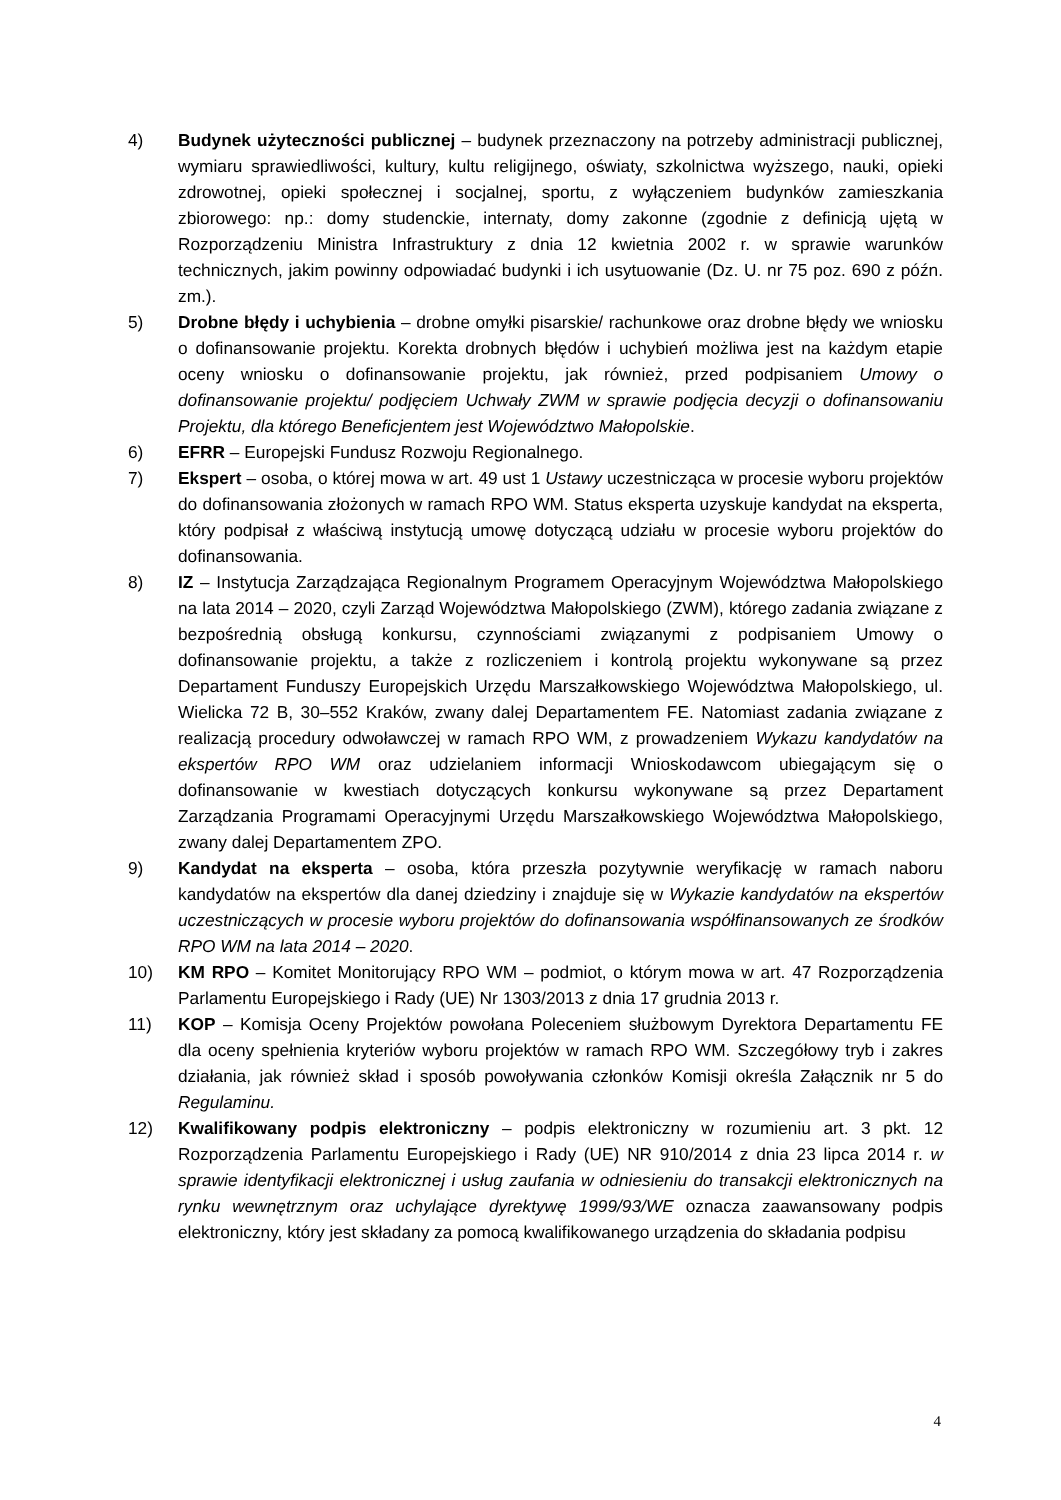4) Budynek użyteczności publicznej – budynek przeznaczony na potrzeby administracji publicznej, wymiaru sprawiedliwości, kultury, kultu religijnego, oświaty, szkolnictwa wyższego, nauki, opieki zdrowotnej, opieki społecznej i socjalnej, sportu, z wyłączeniem budynków zamieszkania zbiorowego: np.: domy studenckie, internaty, domy zakonne (zgodnie z definicją ujętą w Rozporządzeniu Ministra Infrastruktury z dnia 12 kwietnia 2002 r. w sprawie warunków technicznych, jakim powinny odpowiadać budynki i ich usytuowanie (Dz. U. nr 75 poz. 690 z późn. zm.).
5) Drobne błędy i uchybienia – drobne omyłki pisarskie/ rachunkowe oraz drobne błędy we wniosku o dofinansowanie projektu. Korekta drobnych błędów i uchybień możliwa jest na każdym etapie oceny wniosku o dofinansowanie projektu, jak również, przed podpisaniem Umowy o dofinansowanie projektu/ podjęciem Uchwały ZWM w sprawie podjęcia decyzji o dofinansowaniu Projektu, dla którego Beneficjentem jest Województwo Małopolskie.
6) EFRR – Europejski Fundusz Rozwoju Regionalnego.
7) Ekspert – osoba, o której mowa w art. 49 ust 1 Ustawy uczestnicząca w procesie wyboru projektów do dofinansowania złożonych w ramach RPO WM. Status eksperta uzyskuje kandydat na eksperta, który podpisał z właściwą instytucją umowę dotyczącą udziału w procesie wyboru projektów do dofinansowania.
8) IZ – Instytucja Zarządzająca Regionalnym Programem Operacyjnym Województwa Małopolskiego na lata 2014 – 2020, czyli Zarząd Województwa Małopolskiego (ZWM), którego zadania związane z bezpośrednią obsługą konkursu, czynnościami związanymi z podpisaniem Umowy o dofinansowanie projektu, a także z rozliczeniem i kontrolą projektu wykonywane są przez Departament Funduszy Europejskich Urzędu Marszałkowskiego Województwa Małopolskiego, ul. Wielicka 72 B, 30–552 Kraków, zwany dalej Departamentem FE. Natomiast zadania związane z realizacją procedury odwoławczej w ramach RPO WM, z prowadzeniem Wykazu kandydatów na ekspertów RPO WM oraz udzielaniem informacji Wnioskodawcom ubiegającym się o dofinansowanie w kwestiach dotyczących konkursu wykonywane są przez Departament Zarządzania Programami Operacyjnymi Urzędu Marszałkowskiego Województwa Małopolskiego, zwany dalej Departamentem ZPO.
9) Kandydat na eksperta – osoba, która przeszła pozytywnie weryfikację w ramach naboru kandydatów na ekspertów dla danej dziedziny i znajduje się w Wykazie kandydatów na ekspertów uczestniczących w procesie wyboru projektów do dofinansowania współfinansowanych ze środków RPO WM na lata 2014 – 2020.
10) KM RPO – Komitet Monitorujący RPO WM – podmiot, o którym mowa w art. 47 Rozporządzenia Parlamentu Europejskiego i Rady (UE) Nr 1303/2013 z dnia 17 grudnia 2013 r.
11) KOP – Komisja Oceny Projektów powołana Poleceniem służbowym Dyrektora Departamentu FE dla oceny spełnienia kryteriów wyboru projektów w ramach RPO WM. Szczegółowy tryb i zakres działania, jak również skład i sposób powoływania członków Komisji określa Załącznik nr 5 do Regulaminu.
12) Kwalifikowany podpis elektroniczny – podpis elektroniczny w rozumieniu art. 3 pkt. 12 Rozporządzenia Parlamentu Europejskiego i Rady (UE) NR 910/2014 z dnia 23 lipca 2014 r. w sprawie identyfikacji elektronicznej i usług zaufania w odniesieniu do transakcji elektronicznych na rynku wewnętrznym oraz uchylające dyrektywę 1999/93/WE oznacza zaawansowany podpis elektroniczny, który jest składany za pomocą kwalifikowanego urządzenia do składania podpisu
4